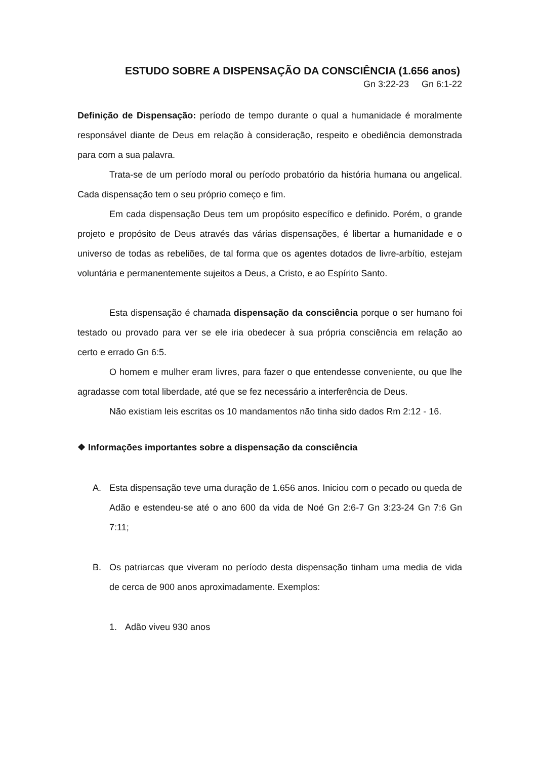ESTUDO SOBRE A DISPENSAÇÃO DA CONSCIÊNCIA (1.656 anos)
Gn 3:22-23 Gn 6:1-22
Definição de Dispensação: período de tempo durante o qual a humanidade é moralmente responsável diante de Deus em relação à consideração, respeito e obediência demonstrada para com a sua palavra.
Trata-se de um período moral ou período probatório da história humana ou angelical. Cada dispensação tem o seu próprio começo e fim.
Em cada dispensação Deus tem um propósito específico e definido. Porém, o grande projeto e propósito de Deus através das várias dispensações, é libertar a humanidade e o universo de todas as rebeliões, de tal forma que os agentes dotados de livre-arbítio, estejam voluntária e permanentemente sujeitos a Deus, a Cristo, e ao Espírito Santo.
Esta dispensação é chamada dispensação da consciência porque o ser humano foi testado ou provado para ver se ele iria obedecer à sua própria consciência em relação ao certo e errado Gn 6:5.
O homem e mulher eram livres, para fazer o que entendesse conveniente, ou que lhe agradasse com total liberdade, até que se fez necessário a interferência de Deus.
Não existiam leis escritas os 10 mandamentos não tinha sido dados Rm 2:12 - 16.
❖ Informações importantes sobre a dispensação da consciência
A. Esta dispensação teve uma duração de 1.656 anos. Iniciou com o pecado ou queda de Adão e estendeu-se até o ano 600 da vida de Noé Gn 2:6-7 Gn 3:23-24 Gn 7:6 Gn 7:11;
B. Os patriarcas que viveram no período desta dispensação tinham uma media de vida de cerca de 900 anos aproximadamente. Exemplos:
1. Adão viveu 930 anos